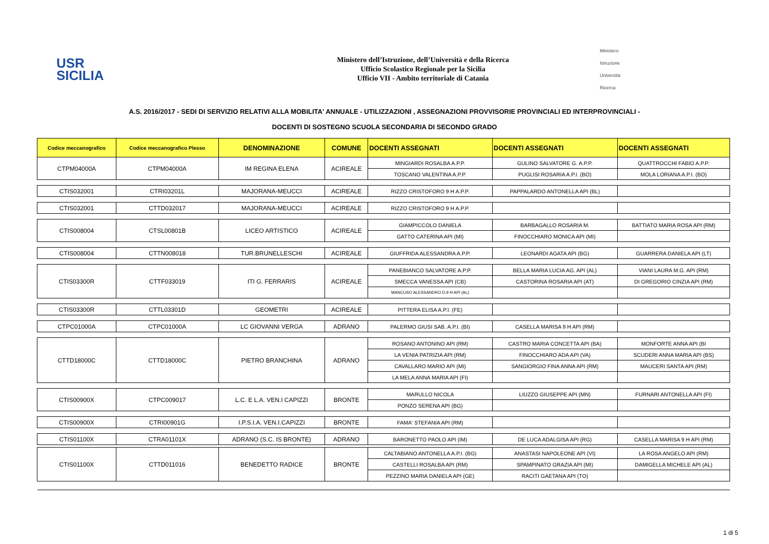USR
SICILIA
Ministero dell’Istruzione, dell’Università e della Ricerca
Ufficio Scolastico Regionale per la Sicilia
Ufficio VII - Ambito territoriale di Catania
Ministero
Istruzione
Università
Ricerca
A.S. 2016/2017 - SEDI DI SERVIZIO RELATIVI ALLA MOBILITA' ANNUALE - UTILIZZAZIONI , ASSEGNAZIONI PROVVISORIE PROVINCIALI ED INTERPROVINCIALI -
DOCENTI DI SOSTEGNO SCUOLA SECONDARIA DI SECONDO GRADO
| Codice meccanografico | Codice meccanografico Plesso | DENOMINAZIONE | COMUNE | DOCENTI ASSEGNATI | DOCENTI ASSEGNATI | DOCENTI ASSEGNATI |
| --- | --- | --- | --- | --- | --- | --- |
| CTPM04000A | CTPM04000A | IM REGINA ELENA | ACIREALE | MINGIARDI ROSALBA A.P.P. | GULINO SALVATORE G. A.P.P. | QUATTROCCHI FABIO A.P.P. |
| | | | | TOSCANO VALENTINA A.P.P. | PUGLISI ROSARIA A.P.I. (BO) | MOLA LORIANA A.P.I. (BO) |
| CTIS032001 | CTRI03201L | MAJORANA-MEUCCI | ACIREALE | RIZZO CRISTOFORO 9 H A.P.P. | PAPPALARDO ANTONELLA API (BL) | |
| CTIS032001 | CTTD032017 | MAJORANA-MEUCCI | ACIREALE | RIZZO CRISTOFORO 9 H A.P.P. | | |
| CTIS008004 | CTSL00801B | LICEO ARTISTICO | ACIREALE | GIAMPICCOLO DANIELA | BARBAGALLO ROSARIA M. | BATTIATO MARIA ROSA API (RM) |
| | | | | GATTO CATERINA API (MI) | FINOCCHIARO MONICA API (MI) | |
| CTIS008004 | CTTN008018 | TUR.BRUNELLESCHI | ACIREALE | GIUFFRIDA ALESSANDRA A.P.P. | LEONARDI AGATA API (BG) | GUARRERA DANIELA API (LT) |
| CTIS03300R | CTTF033019 | ITI G. FERRARIS | ACIREALE | PANEBIANCO SALVATORE A.P.P. | BELLA MARIA LUCIA AG. API (AL) | VIANI LAURA M.G. API (RM) |
| | | | | SMECCA VANESSA API (CB) | CASTORINA ROSARIA API (AT) | DI GREGORIO CINZIA API (RM) |
| | | | | MANCUSO ALESSANDRO D.9 H API (AL) | | |
| CTIS03300R | CTTL03301D | GEOMETRI | ACIREALE | PITTERA ELISA A.P.I. (FE) | | |
| CTPC01000A | CTPC01000A | LC GIOVANNI VERGA | ADRANO | PALERMO GIUSI SAB. A.P.I. (BI) | CASELLA MARISA 9 H API (RM) | |
| CTTD18000C | CTTD18000C | PIETRO BRANCHINA | ADRANO | ROSANO ANTONINO API (RM) | CASTRO MARIA CONCETTA API (BA) | MONFORTE ANNA API (BI |
| | | | | LA VENIA PATRIZIA API (RM) | FINOCCHIARO ADA API (VA) | SCUDERI ANNA MARIA API (BS) |
| | | | | CAVALLARO MARIO API (MI) | SANGIORGIO FINA ANNA API (RM) | MAUCERI SANTA API (RM) |
| | | | | LA MELA ANNA MARIA API (FI) | | |
| CTIS00900X | CTPC009017 | L.C. E L.A. VEN.I CAPIZZI | BRONTE | MARULLO NICOLA | LIUZZO GIUSEPPE API (MN) | FURNARI ANTONELLA API (FI) |
| | | | | PONZO SERENA API (BG) | | |
| CTIS00900X | CTRI00901G | I.P.S.I.A. VEN.I.CAPIZZI | BRONTE | FAMA' STEFANIA API (RM) | | |
| CTIS01100X | CTRA01101X | ADRANO (S.C. IS BRONTE) | ADRANO | BARONETTO PAOLO API (IM) | DE LUCA ADALGISA API (RG) | CASELLA MARISA 9 H API (RM) |
| CTIS01100X | CTTD011016 | BENEDETTO RADICE | BRONTE | CALTABIANO ANTONELLA A.P.I. (BG) | ANASTASI NAPOLEONE API (VI) | LA ROSA ANGELO API (RM) |
| | | | | CASTELLI ROSALBA API (RM) | SPAMPINATO GRAZIA API (MI) | DAMIGELLA MICHELE API (AL) |
| | | | | PEZZINO MARIA DANIELA API (GE) | RACITI GAETANA API (TO) | |
1 di 5